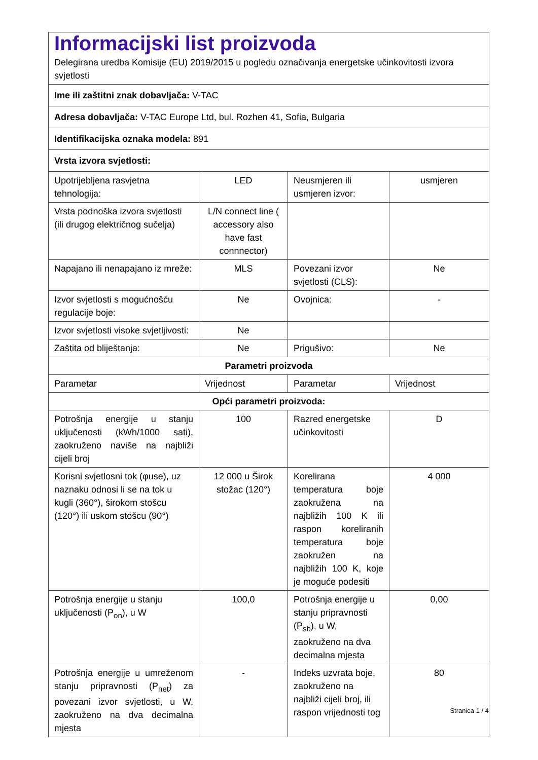| Informacijski list proizvoda Delegirana uredba Komisije (EU) 2019/2015 u pogledu označivanja energetske učinkovitosti izvora svjetlosti | | | |
| Ime ili zaštitni znak dobavljača: V-TAC | | | |
| Adresa dobavljača: V-TAC Europe Ltd, bul. Rozhen 41, Sofia, Bulgaria | | | |
| Identifikacijska oznaka modela: 891 | | | |
| Vrsta izvora svjetlosti: | | | |
| Upotrijebljena rasvjetna tehnologija: | LED | Neusmjeren ili usmjeren izvor: | usmjeren |
| Vrsta podnoška izvora svjetlosti (ili drugog električnog sučelja) | L/N connect line ( accessory also have fast connnector) | | |
| Napajano ili nenapajano iz mreže: | MLS | Povezani izvor svjetlosti (CLS): | Ne |
| Izvor svjetlosti s mogućnošću regulacije boje: | Ne | Ovojnica: | - |
| Izvor svjetlosti visoke svjetljivosti: | Ne | | |
| Zaštita od bliještanja: | Ne | Prigušivo: | Ne |
| Parametri proizvoda | | | |
| Parametar | Vrijednost | Parametar | Vrijednost |
| Opći parametri proizvoda: | | | |
| Potrošnja energije u stanju uključenosti (kWh/1000 sati), zaokruženo naviše na najbliži cijeli broj | 100 | Razred energetske učinkovitosti | D |
| Korisni svjetlosni tok (φuse), uz naznaku odnosi li se na tok u kugli (360°), širokom stošcu (120°) ili uskom stošcu (90°) | 12 000 u Širok stožac (120°) | Korelirana temperatura boje zaokružena na najbližih 100 K ili raspon koreliranih temperatura boje zaokružen na najbližih 100 K, koje je moguće podesiti | 4 000 |
| Potrošnja energije u stanju uključenosti (P<sub>on</sub>), u W | 100,0 | Potrošnja energije u stanju pripravnosti (P<sub>sb</sub>), u W, zaokruženo na dva decimalna mjesta | 0,00 |
| Potrošnja energije u umreženom stanju pripravnosti (P<sub>net</sub>) za povezani izvor svjetlosti, u W, zaokruženo na dva decimalna mjesta | - | Indeks uzvrata boje, zaokruženo na najbliži cijeli broj, ili raspon vrijednosti tog | 80 |
Stranica 1 / 4